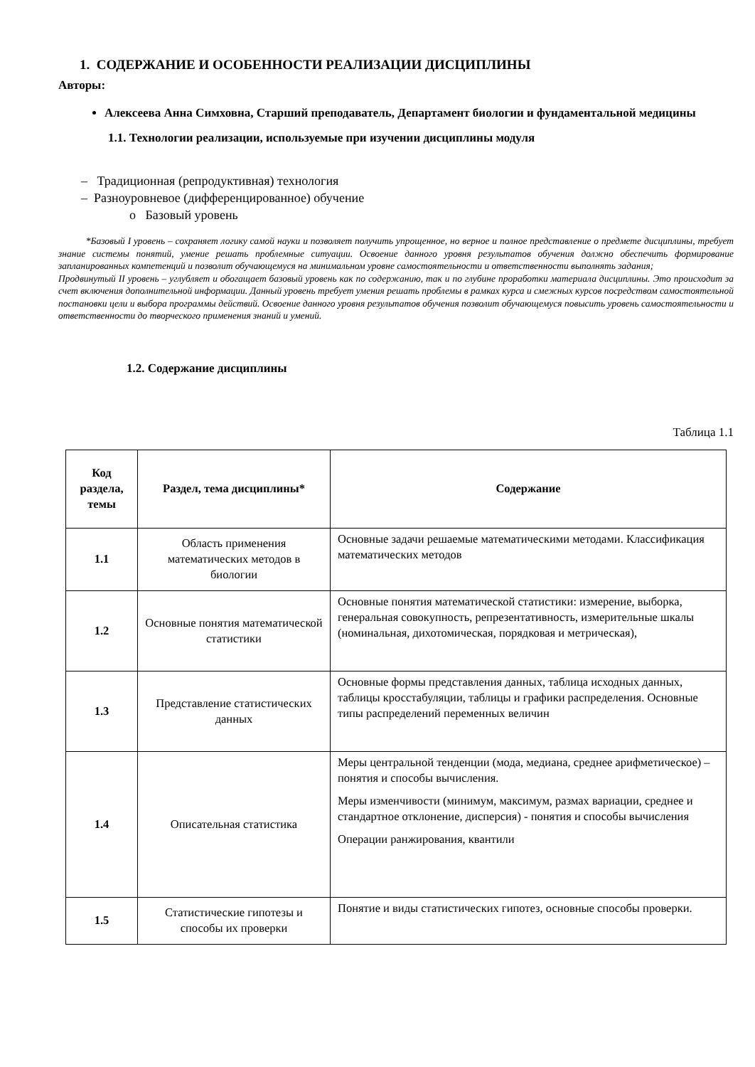1. СОДЕРЖАНИЕ И ОСОБЕННОСТИ РЕАЛИЗАЦИИ ДИСЦИПЛИНЫ
Авторы:
Алексеева Анна Симховна, Старший преподаватель, Департамент биологии и фундаментальной медицины
1.1. Технологии реализации, используемые при изучении дисциплины модуля
– Традиционная (репродуктивная) технология
– Разноуровневое (дифференцированное) обучение
o Базовый уровень
*Базовый I уровень – сохраняет логику самой науки и позволяет получить упрощенное, но верное и полное представление о предмете дисциплины, требует знание системы понятий, умение решать проблемные ситуации. Освоение данного уровня результатов обучения должно обеспечить формирование запланированных компетенций и позволит обучающемуся на минимальном уровне самостоятельности и ответственности выполнять задания;
Продвинутый II уровень – углубляет и обогащает базовый уровень как по содержанию, так и по глубине проработки материала дисциплины. Это происходит за счет включения дополнительной информации. Данный уровень требует умения решать проблемы в рамках курса и смежных курсов посредством самостоятельной постановки цели и выбора программы действий. Освоение данного уровня результатов обучения позволит обучающемуся повысить уровень самостоятельности и ответственности до творческого применения знаний и умений.
1.2. Содержание дисциплины
Таблица 1.1
| Код раздела, темы | Раздел, тема дисциплины* | Содержание |
| --- | --- | --- |
| 1.1 | Область применения математических методов в биологии | Основные задачи решаемые математическими методами. Классификация математических методов |
| 1.2 | Основные понятия математической статистики | Основные понятия математической статистики: измерение, выборка, генеральная совокупность, репрезентативность, измерительные шкалы (номинальная, дихотомическая, порядковая и метрическая), |
| 1.3 | Представление статистических данных | Основные формы представления данных, таблица исходных данных, таблицы кросстабуляции, таблицы и графики распределения. Основные типы распределений переменных величин |
| 1.4 | Описательная статистика | Меры центральной тенденции (мода, медиана, среднее арифметическое) – понятия и способы вычисления. Меры изменчивости (минимум, максимум, размах вариации, среднее и стандартное отклонение, дисперсия) - понятия и способы вычисления Операции ранжирования, квантили |
| 1.5 | Статистические гипотезы и способы их проверки | Понятие и виды статистических гипотез, основные способы проверки. |